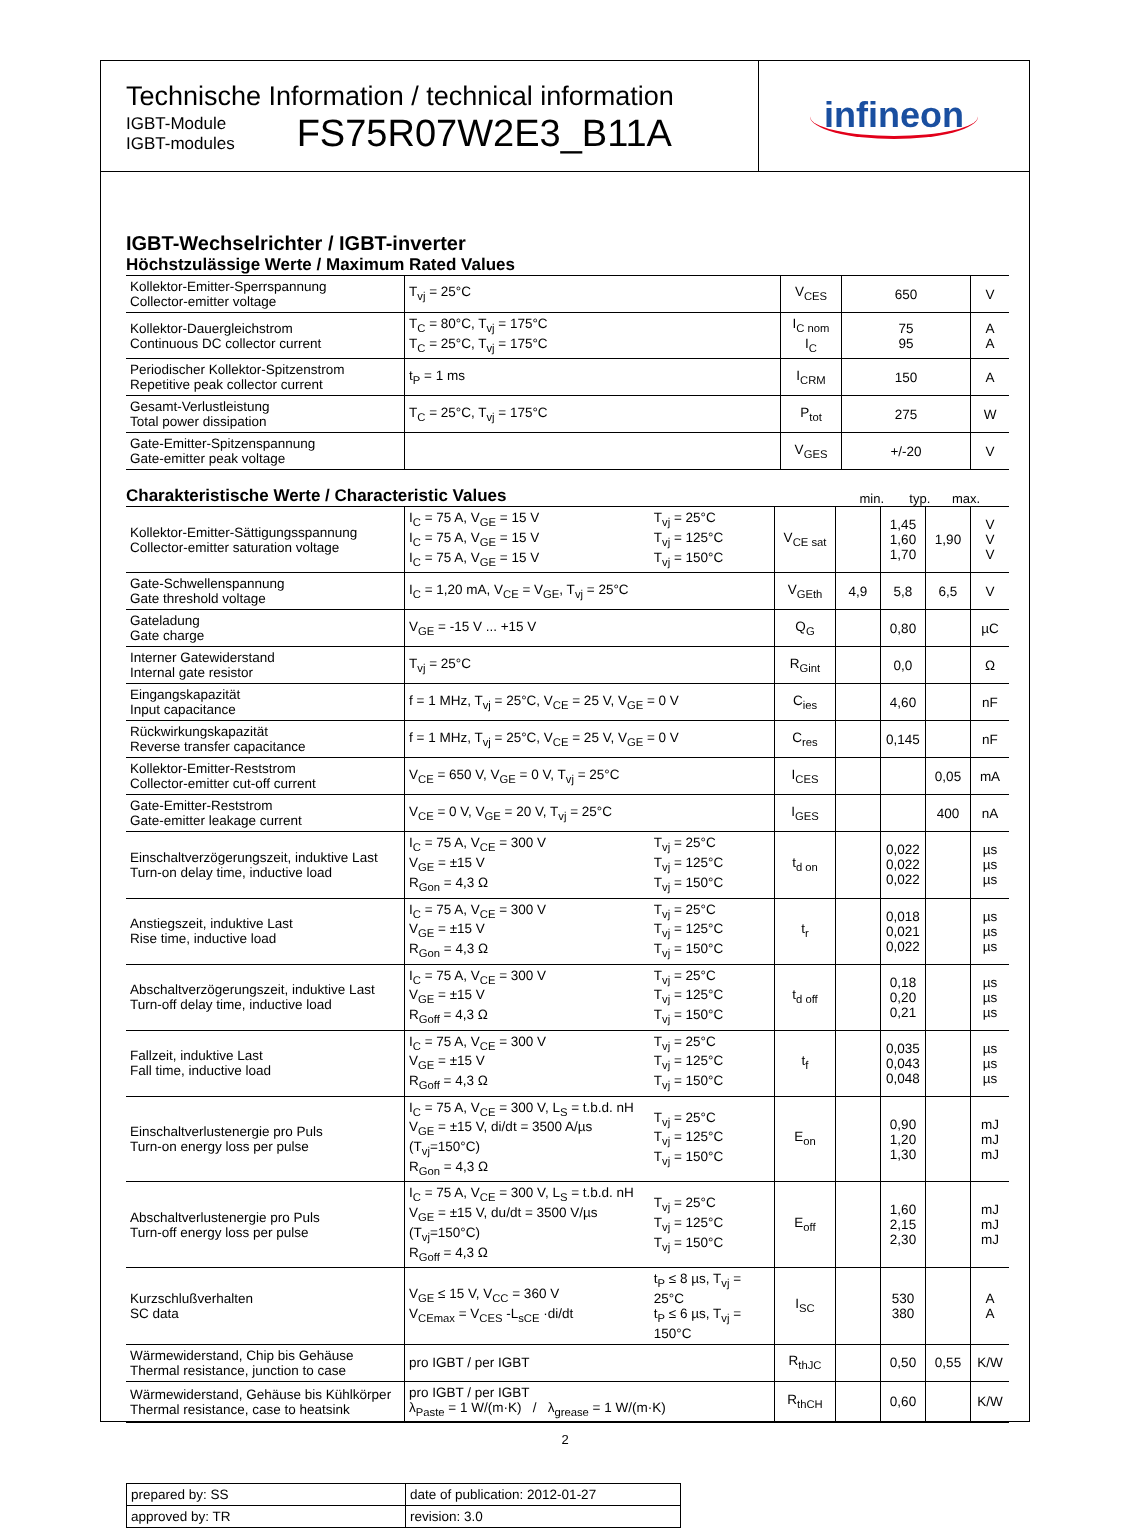Technische Information / technical information
IGBT-Module
IGBT-modules
FS75R07W2E3_B11A
infineon
IGBT-Wechselrichter / IGBT-inverter
Höchstzulässige Werte / Maximum Rated Values
| Kollektor-Emitter-Sperrspannung Collector-emitter voltage | T<sub>vj</sub> = 25°C | V<sub>CES</sub> | 650 | V |
| Kollektor-Dauergleichstrom Continuous DC collector current | T<sub>C</sub> = 80°C, T<sub>vj</sub> = 175°C T<sub>C</sub> = 25°C, T<sub>vj</sub> = 175°C | I<sub>C nom</sub> I<sub>C</sub> | 75 95 | A A |
| Periodischer Kollektor-Spitzenstrom Repetitive peak collector current | t<sub>P</sub> = 1 ms | I<sub>CRM</sub> | 150 | A |
| Gesamt-Verlustleistung Total power dissipation | T<sub>C</sub> = 25°C, T<sub>vj</sub> = 175°C | P<sub>tot</sub> | 275 | W |
| Gate-Emitter-Spitzenspannung Gate-emitter peak voltage | | V<sub>GES</sub> | +/-20 | V |
Charakteristische Werte / Characteristic Values
min. typ. max.
| Kollektor-Emitter-Sättigungsspannung Collector-emitter saturation voltage | I<sub>C</sub> = 75 A, V<sub>GE</sub> = 15 V I<sub>C</sub> = 75 A, V<sub>GE</sub> = 15 V I<sub>C</sub> = 75 A, V<sub>GE</sub> = 15 V | T<sub>vj</sub> = 25°C T<sub>vj</sub> = 125°C T<sub>vj</sub> = 150°C | V<sub>CE sat</sub> | | 1,45 1,60 1,70 | 1,90 | V V V |
| Gate-Schwellenspannung Gate threshold voltage | I<sub>C</sub> = 1,20 mA, V<sub>CE</sub> = V<sub>GE</sub>, T<sub>vj</sub> = 25°C | | V<sub>GEth</sub> | 4,9 | 5,8 | 6,5 | V |
| Gateladung Gate charge | V<sub>GE</sub> = -15 V ... +15 V | | Q<sub>G</sub> | | 0,80 | | µC |
| Interner Gatewiderstand Internal gate resistor | T<sub>vj</sub> = 25°C | | R<sub>Gint</sub> | | 0,0 | | Ω |
| Eingangskapazität Input capacitance | f = 1 MHz, T<sub>vj</sub> = 25°C, V<sub>CE</sub> = 25 V, V<sub>GE</sub> = 0 V | | C<sub>ies</sub> | | 4,60 | | nF |
| Rückwirkungskapazität Reverse transfer capacitance | f = 1 MHz, T<sub>vj</sub> = 25°C, V<sub>CE</sub> = 25 V, V<sub>GE</sub> = 0 V | | C<sub>res</sub> | | 0,145 | | nF |
| Kollektor-Emitter-Reststrom Collector-emitter cut-off current | V<sub>CE</sub> = 650 V, V<sub>GE</sub> = 0 V, T<sub>vj</sub> = 25°C | | I<sub>CES</sub> | | | 0,05 | mA |
| Gate-Emitter-Reststrom Gate-emitter leakage current | V<sub>CE</sub> = 0 V, V<sub>GE</sub> = 20 V, T<sub>vj</sub> = 25°C | | I<sub>GES</sub> | | | 400 | nA |
| Einschaltverzögerungszeit, induktive Last Turn-on delay time, inductive load | I<sub>C</sub> = 75 A, V<sub>CE</sub> = 300 V V<sub>GE</sub> = ±15 V R<sub>Gon</sub> = 4,3 Ω | T<sub>vj</sub> = 25°C T<sub>vj</sub> = 125°C T<sub>vj</sub> = 150°C | t<sub>d on</sub> | | 0,022 0,022 0,022 | | µs µs µs |
| Anstiegszeit, induktive Last Rise time, inductive load | I<sub>C</sub> = 75 A, V<sub>CE</sub> = 300 V V<sub>GE</sub> = ±15 V R<sub>Gon</sub> = 4,3 Ω | T<sub>vj</sub> = 25°C T<sub>vj</sub> = 125°C T<sub>vj</sub> = 150°C | t<sub>r</sub> | | 0,018 0,021 0,022 | | µs µs µs |
| Abschaltverzögerungszeit, induktive Last Turn-off delay time, inductive load | I<sub>C</sub> = 75 A, V<sub>CE</sub> = 300 V V<sub>GE</sub> = ±15 V R<sub>Goff</sub> = 4,3 Ω | T<sub>vj</sub> = 25°C T<sub>vj</sub> = 125°C T<sub>vj</sub> = 150°C | t<sub>d off</sub> | | 0,18 0,20 0,21 | | µs µs µs |
| Fallzeit, induktive Last Fall time, inductive load | I<sub>C</sub> = 75 A, V<sub>CE</sub> = 300 V V<sub>GE</sub> = ±15 V R<sub>Goff</sub> = 4,3 Ω | T<sub>vj</sub> = 25°C T<sub>vj</sub> = 125°C T<sub>vj</sub> = 150°C | t<sub>f</sub> | | 0,035 0,043 0,048 | | µs µs µs |
| Einschaltverlustenergie pro Puls Turn-on energy loss per pulse | I<sub>C</sub> = 75 A, V<sub>CE</sub> = 300 V, L<sub>S</sub> = t.b.d. nH V<sub>GE</sub> = ±15 V, di/dt = 3500 A/µs (T<sub>vj</sub>=150°C) R<sub>Gon</sub> = 4,3 Ω | T<sub>vj</sub> = 25°C T<sub>vj</sub> = 125°C T<sub>vj</sub> = 150°C | E<sub>on</sub> | | 0,90 1,20 1,30 | | mJ mJ mJ |
| Abschaltverlustenergie pro Puls Turn-off energy loss per pulse | I<sub>C</sub> = 75 A, V<sub>CE</sub> = 300 V, L<sub>S</sub> = t.b.d. nH V<sub>GE</sub> = ±15 V, du/dt = 3500 V/µs (T<sub>vj</sub>=150°C) R<sub>Goff</sub> = 4,3 Ω | T<sub>vj</sub> = 25°C T<sub>vj</sub> = 125°C T<sub>vj</sub> = 150°C | E<sub>off</sub> | | 1,60 2,15 2,30 | | mJ mJ mJ |
| Kurzschlußverhalten SC data | V<sub>GE</sub> ≤ 15 V, V<sub>CC</sub> = 360 V V<sub>CEmax</sub> = V<sub>CES</sub> -L<sub>sCE</sub> ·di/dt | t<sub>P</sub> ≤ 8 µs, T<sub>vj</sub> = 25°C t<sub>P</sub> ≤ 6 µs, T<sub>vj</sub> = 150°C | I<sub>SC</sub> | | 530 380 | | A A |
| Wärmewiderstand, Chip bis Gehäuse Thermal resistance, junction to case | pro IGBT / per IGBT | | R<sub>thJC</sub> | | 0,50 | 0,55 | K/W |
| Wärmewiderstand, Gehäuse bis Kühlkörper Thermal resistance, case to heatsink | pro IGBT / per IGBT λ<sub>Paste</sub> = 1 W/(m·K) / λ<sub>grease</sub> = 1 W/(m·K) | | R<sub>thCH</sub> | | 0,60 | | K/W |
| prepared by: SS | date of publication: 2012-01-27 |
| approved by: TR | revision: 3.0 |
2